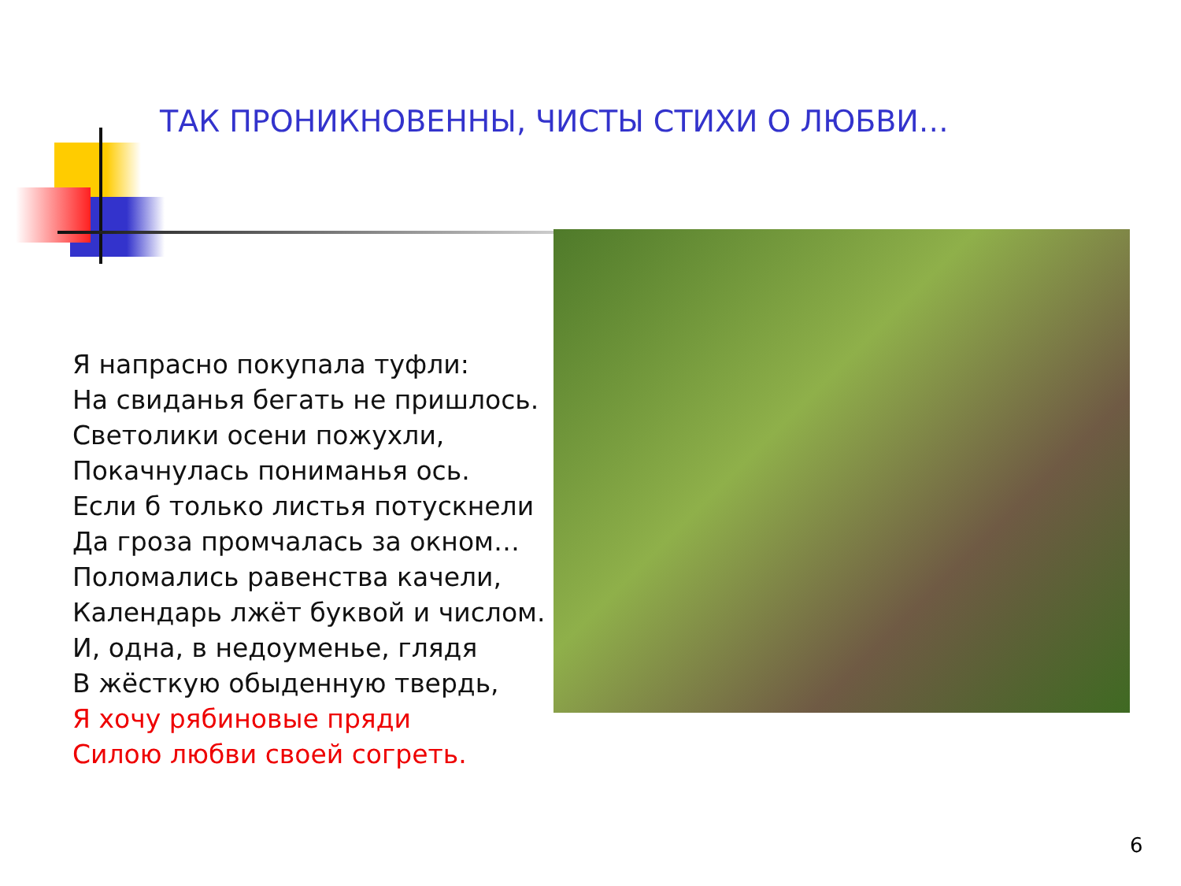ТАК ПРОНИКНОВЕННЫ, ЧИСТЫ СТИХИ О ЛЮБВИ…
Я напрасно покупала туфли:
На свиданья бегать не пришлось.
Светолики осени пожухли,
Покачнулась пониманья ось.
Если б только листья потускнели
Да гроза промчалась за окном…
Поломались равенства качели,
Календарь лжёт буквой и числом.
И, одна, в недоуменье, глядя
В жёсткую обыденную твердь,
Я хочу рябиновые пряди
Силою любви своей согреть.
6